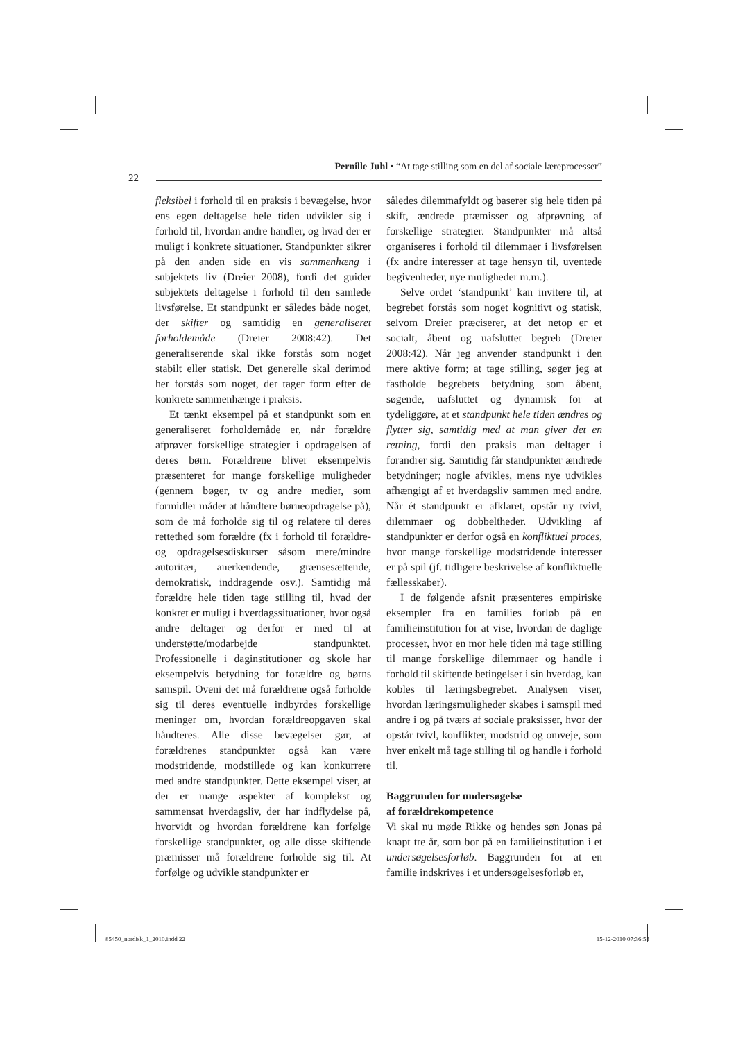Pernille Juhl • “At tage stilling som en del af sociale læreprocesser”
22
fleksibel i forhold til en praksis i bevægelse, hvor ens egen deltagelse hele tiden udvikler sig i forhold til, hvordan andre handler, og hvad der er muligt i konkrete situationer. Standpunkter sikrer på den anden side en vis sammenhæng i subjektets liv (Dreier 2008), fordi det guider subjektets deltagelse i forhold til den samlede livsførelse. Et standpunkt er således både noget, der skifter og samtidig en generaliseret forholdemåde (Dreier 2008:42). Det generaliserende skal ikke forstås som noget stabilt eller statisk. Det generelle skal derimod her forstås som noget, der tager form efter de konkrete sammenhænge i praksis.
Et tænkt eksempel på et standpunkt som en generaliseret forholdemåde er, når forældre afprøver forskellige strategier i opdragelsen af deres børn. Forældrene bliver eksempelvis præsenteret for mange forskellige muligheder (gennem bøger, tv og andre medier, som formidler måder at håndtere børneopdragelse på), som de må forholde sig til og relatere til deres rettethed som forældre (fx i forhold til forældre- og opdragelsesdiskurser såsom mere/mindre autoritær, anerkendende, grænsesættende, demokratisk, inddragende osv.). Samtidig må forældre hele tiden tage stilling til, hvad der konkret er muligt i hverdagssituationer, hvor også andre deltager og derfor er med til at understøtte/modarbejde standpunktet. Professionelle i daginstitutioner og skole har eksempelvis betydning for forældre og børns samspil. Oveni det må forældrene også forholde sig til deres eventuelle indbyrdes forskellige meninger om, hvordan forældreopgaven skal håndteres. Alle disse bevægelser gør, at forældrenes standpunkter også kan være modstridende, modstillede og kan konkurrere med andre standpunkter. Dette eksempel viser, at der er mange aspekter af komplekst og sammensat hverdagsliv, der har indflydelse på, hvorvidt og hvordan forældrene kan forfølge forskellige standpunkter, og alle disse skiftende præmisser må forældrene forholde sig til. At forfølge og udvikle standpunkter er
således dilemmafyldt og baserer sig hele tiden på skift, ændrede præmisser og afprøvning af forskellige strategier. Standpunkter må altså organiseres i forhold til dilemmaer i livsførelsen (fx andre interesser at tage hensyn til, uventede begivenheder, nye muligheder m.m.).
Selve ordet ‘standpunkt’ kan invitere til, at begrebet forstås som noget kognitivt og statisk, selvom Dreier præciserer, at det netop er et socialt, åbent og uafsluttet begreb (Dreier 2008:42). Når jeg anvender standpunkt i den mere aktive form; at tage stilling, søger jeg at fastholde begrebets betydning som åbent, søgende, uafsluttet og dynamisk for at tydeliggøre, at et standpunkt hele tiden ændres og flytter sig, samtidig med at man giver det en retning, fordi den praksis man deltager i forandrer sig. Samtidig får standpunkter ændrede betydninger; nogle afvikles, mens nye udvikles afhængigt af et hverdagsliv sammen med andre. Når ét standpunkt er afklaret, opstår ny tvivl, dilemmaer og dobbeltheder. Udvikling af standpunkter er derfor også en konfliktuel proces, hvor mange forskellige modstridende interesser er på spil (jf. tidligere beskrivelse af konfliktuelle fællesskaber).
I de følgende afsnit præsenteres empiriske eksempler fra en families forløb på en familieinstitution for at vise, hvordan de daglige processer, hvor en mor hele tiden må tage stilling til mange forskellige dilemmaer og handle i forhold til skiftende betingelser i sin hverdag, kan kobles til læringsbegrebet. Analysen viser, hvordan læringsmuligheder skabes i samspil med andre i og på tværs af sociale praksisser, hvor der opstår tvivl, konflikter, modstrid og omveje, som hver enkelt må tage stilling til og handle i forhold til.
Baggrunden for undersøgelse
af forældrekompetence
Vi skal nu møde Rikke og hendes søn Jonas på knapt tre år, som bor på en familieinstitution i et undersøgelsesforløb. Baggrunden for at en familie indskrives i et undersøgelsesforløb er,
85450_nordisk_1_2010.indd 22 15-12-2010 07:36:53